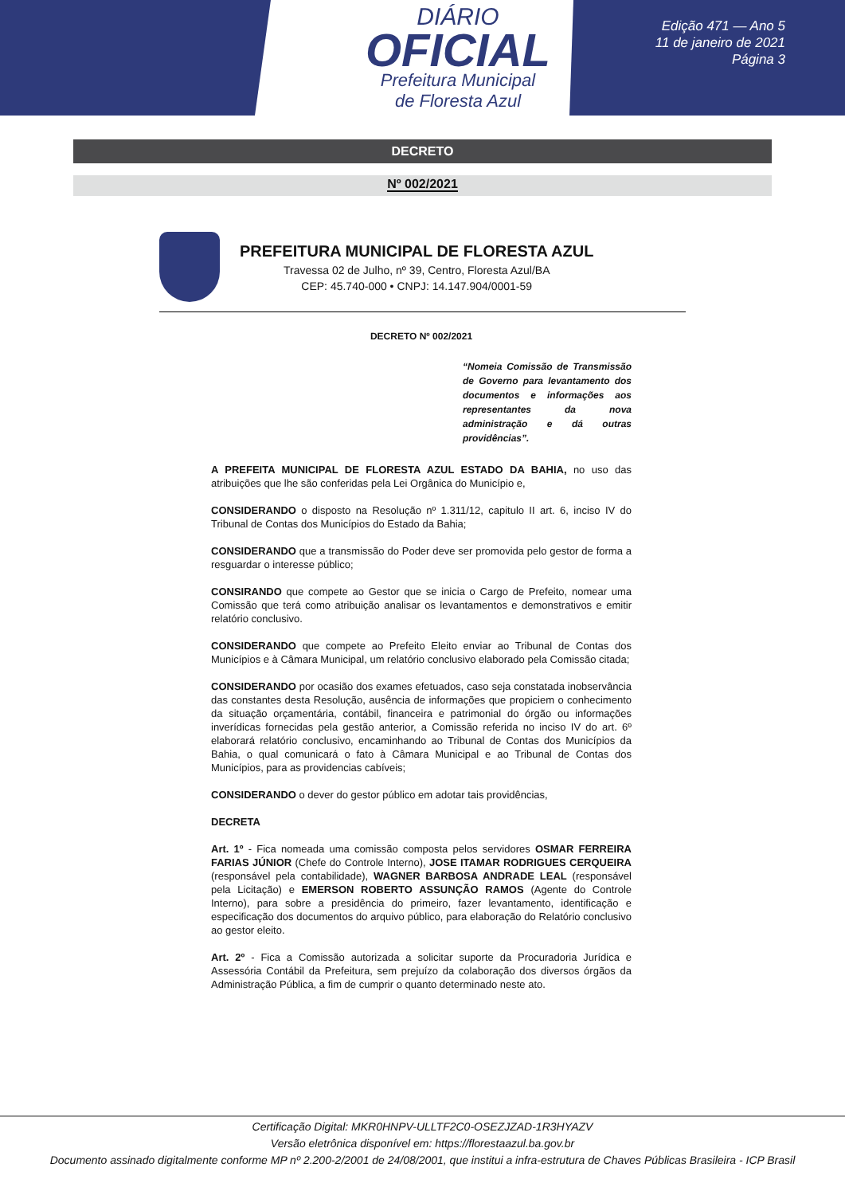DIÁRIO
OFICIAL
Prefeitura Municipal
de Floresta Azul
Edição 471 — Ano 5
11 de janeiro de 2021
Página 3
DECRETO
Nº 002/2021
PREFEITURA MUNICIPAL DE FLORESTA AZUL
Travessa 02 de Julho, nº 39, Centro, Floresta Azul/BA
CEP: 45.740-000 • CNPJ: 14.147.904/0001-59
DECRETO Nº 002/2021
“Nomeia Comissão de Transmissão de Governo para levantamento dos documentos e informações aos representantes da nova administração e dá outras providências”.
A PREFEITA MUNICIPAL DE FLORESTA AZUL ESTADO DA BAHIA, no uso das atribuições que lhe são conferidas pela Lei Orgânica do Município e,
CONSIDERANDO o disposto na Resolução nº 1.311/12, capitulo II art. 6, inciso IV do Tribunal de Contas dos Municípios do Estado da Bahia;
CONSIDERANDO que a transmissão do Poder deve ser promovida pelo gestor de forma a resguardar o interesse público;
CONSIRANDO que compete ao Gestor que se inicia o Cargo de Prefeito, nomear uma Comissão que terá como atribuição analisar os levantamentos e demonstrativos e emitir relatório conclusivo.
CONSIDERANDO que compete ao Prefeito Eleito enviar ao Tribunal de Contas dos Municípios e à Câmara Municipal, um relatório conclusivo elaborado pela Comissão citada;
CONSIDERANDO por ocasião dos exames efetuados, caso seja constatada inobservância das constantes desta Resolução, ausência de informações que propiciem o conhecimento da situação orçamentária, contábil, financeira e patrimonial do órgão ou informações inverídicas fornecidas pela gestão anterior, a Comissão referida no inciso IV do art. 6º elaborará relatório conclusivo, encaminhando ao Tribunal de Contas dos Municípios da Bahia, o qual comunicará o fato à Câmara Municipal e ao Tribunal de Contas dos Municípios, para as providencias cabíveis;
CONSIDERANDO o dever do gestor público em adotar tais providências,
DECRETA
Art. 1º - Fica nomeada uma comissão composta pelos servidores OSMAR FERREIRA FARIAS JÚNIOR (Chefe do Controle Interno), JOSE ITAMAR RODRIGUES CERQUEIRA (responsável pela contabilidade), WAGNER BARBOSA ANDRADE LEAL (responsável pela Licitação) e EMERSON ROBERTO ASSUNÇÃO RAMOS (Agente do Controle Interno), para sobre a presidência do primeiro, fazer levantamento, identificação e especificação dos documentos do arquivo público, para elaboração do Relatório conclusivo ao gestor eleito.
Art. 2º - Fica a Comissão autorizada a solicitar suporte da Procuradoria Jurídica e Assessória Contábil da Prefeitura, sem prejuízo da colaboração dos diversos órgãos da Administração Pública, a fim de cumprir o quanto determinado neste ato.
Certificação Digital: MKR0HNPV-ULLTF2C0-OSEZJZAD-1R3HYAZV
Versão eletrônica disponível em: https://florestaazul.ba.gov.br
Documento assinado digitalmente conforme MP nº 2.200-2/2001 de 24/08/2001, que institui a infra-estrutura de Chaves Públicas Brasileira - ICP Brasil